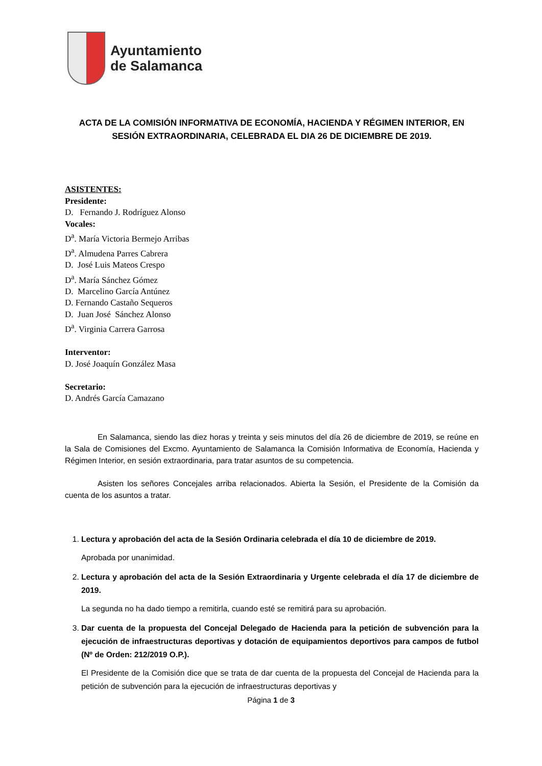Ayuntamiento
de Salamanca
ACTA DE LA COMISIÓN INFORMATIVA DE ECONOMÍA, HACIENDA Y RÉGIMEN INTERIOR, EN SESIÓN EXTRAORDINARIA, CELEBRADA EL DIA 26 DE DICIEMBRE DE 2019.
ASISTENTES:
Presidente:
D. Fernando J. Rodríguez Alonso
Vocales:
D<sup>a</sup>. María Victoria Bermejo Arribas
D<sup>a</sup>. Almudena Parres Cabrera
D. José Luis Mateos Crespo
D<sup>a</sup>. María Sánchez Gómez
D. Marcelino García Antúnez
D. Fernando Castaño Sequeros
D. Juan José Sánchez Alonso
D<sup>a</sup>. Virginia Carrera Garrosa
Interventor:
D. José Joaquín González Masa
Secretario:
D. Andrés García Camazano
En Salamanca, siendo las diez horas y treinta y seis minutos del día 26 de diciembre de 2019, se reúne en la Sala de Comisiones del Excmo. Ayuntamiento de Salamanca la Comisión Informativa de Economía, Hacienda y Régimen Interior, en sesión extraordinaria, para tratar asuntos de su competencia.
Asisten los señores Concejales arriba relacionados. Abierta la Sesión, el Presidente de la Comisión da cuenta de los asuntos a tratar.
1.
Lectura y aprobación del acta de la Sesión Ordinaria celebrada el día 10 de diciembre de 2019.
Aprobada por unanimidad.
2.
Lectura y aprobación del acta de la Sesión Extraordinaria y Urgente celebrada el día 17 de diciembre de 2019.
La segunda no ha dado tiempo a remitirla, cuando esté se remitirá para su aprobación.
3.
Dar cuenta de la propuesta del Concejal Delegado de Hacienda para la petición de subvención para la ejecución de infraestructuras deportivas y dotación de equipamientos deportivos para campos de futbol (Nº de Orden: 212/2019 O.P.).
El Presidente de la Comisión dice que se trata de dar cuenta de la propuesta del Concejal de Hacienda para la petición de subvención para la ejecución de infraestructuras deportivas y
Página 1 de 3